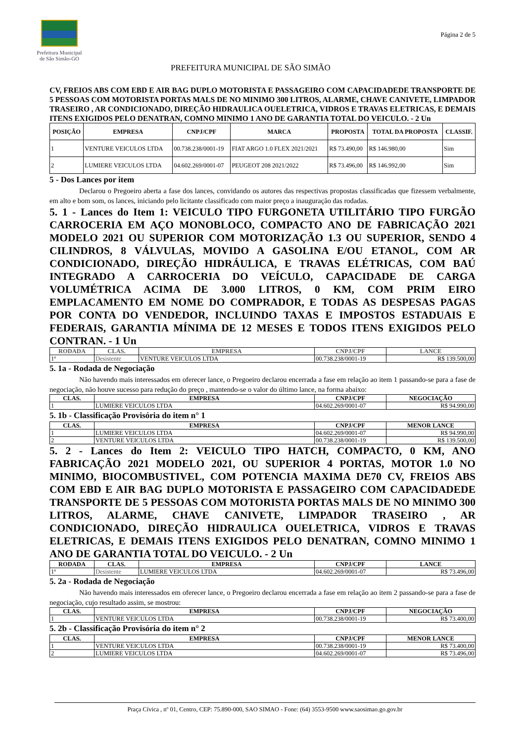Prefeitura Municipal
de São Simão-GO
Página 2 de 5
PREFEITURA MUNICIPAL DE SÃO SIMÃO
CV, FREIOS ABS COM EBD E AIR BAG DUPLO MOTORISTA E PASSAGEIRO COM CAPACIDADEDE TRANSPORTE DE 5 PESSOAS COM MOTORISTA PORTAS MALS DE NO MINIMO 300 LITROS, ALARME, CHAVE CANIVETE, LIMPADOR TRASEIRO , AR CONDICIONADO, DIREÇÃO HIDRAULICA OUELETRICA, VIDROS E TRAVAS ELETRICAS, E DEMAIS ITENS EXIGIDOS PELO DENATRAN, COMNO MINIMO 1 ANO DE GARANTIA TOTAL DO VEICULO. - 2 Un
| POSIÇÃO | EMPRESA | CNPJ/CPF | MARCA | PROPOSTA | TOTAL DA PROPOSTA | CLASSIF. |
| --- | --- | --- | --- | --- | --- | --- |
| 1 | VENTURE VEICULOS LTDA | 00.738.238/0001-19 | FIAT ARGO 1.0 FLEX 2021/2021 | R$ 73.490,00 | R$ 146.980,00 | Sim |
| 2 | LUMIERE VEICULOS LTDA | 04.602.269/0001-07 | PEUGEOT 208 2021/2022 | R$ 73.496,00 | R$ 146.992,00 | Sim |
5 - Dos Lances por item
Declarou o Pregoeiro aberta a fase dos lances, convidando os autores das respectivas propostas classificadas que fizessem verbalmente, em alto e bom som, os lances, iniciando pelo licitante classificado com maior preço a inauguração das rodadas.
5. 1 - Lances do Item 1: VEICULO TIPO FURGONETA UTILITÁRIO TIPO FURGÃO CARROCERIA EM AÇO MONOBLOCO, COMPACTO ANO DE FABRICAÇÃO 2021 MODELO 2021 OU SUPERIOR COM MOTORIZAÇÃO 1.3 OU SUPERIOR, SENDO 4 CILINDROS, 8 VÁLVULAS, MOVIDO A GASOLINA E/OU ETANOL, COM AR CONDICIONADO, DIREÇÃO HIDRÁULICA, E TRAVAS ELÉTRICAS, COM BAÚ INTEGRADO A CARROCERIA DO VEÍCULO, CAPACIDADE DE CARGA VOLUMÉTRICA ACIMA DE 3.000 LITROS, 0 KM, COM PRIM EIRO EMPLACAMENTO EM NOME DO COMPRADOR, E TODAS AS DESPESAS PAGAS POR CONTA DO VENDEDOR, INCLUINDO TAXAS E IMPOSTOS ESTADUAIS E FEDERAIS, GARANTIA MÍNIMA DE 12 MESES E TODOS ITENS EXIGIDOS PELO CONTRAN. - 1 Un
| RODADA | CLAS. | EMPRESA | CNPJ/CPF | LANCE |
| --- | --- | --- | --- | --- |
| 1ª | Desistente | VENTURE VEICULOS LTDA | 00.738.238/0001-19 | R$ 139.500,00 |
5. 1a - Rodada de Negociação
Não havendo mais interessados em oferecer lance, o Pregoeiro declarou encerrada a fase em relação ao item 1 passando-se para a fase de negociação, não houve sucesso para redução do preço , mantendo-se o valor do último lance, na forma abaixo:
| CLAS. | EMPRESA | CNPJ/CPF | NEGOCIAÇÃO |
| --- | --- | --- | --- |
| 1 | LUMIERE VEICULOS LTDA | 04.602.269/0001-07 | R$ 94.990,00 |
5. 1b - Classificação Provisória do item n° 1
| CLAS. | EMPRESA | CNPJ/CPF | MENOR LANCE |
| --- | --- | --- | --- |
| 1 | LUMIERE VEICULOS LTDA | 04.602.269/0001-07 | R$ 94.990,00 |
| 2 | VENTURE VEICULOS LTDA | 00.738.238/0001-19 | R$ 139.500,00 |
5. 2 - Lances do Item 2: VEICULO TIPO HATCH, COMPACTO, 0 KM, ANO FABRICAÇÃO 2021 MODELO 2021, OU SUPERIOR 4 PORTAS, MOTOR 1.0 NO MINIMO, BIOCOMBUSTIVEL, COM POTENCIA MAXIMA DE70 CV, FREIOS ABS COM EBD E AIR BAG DUPLO MOTORISTA E PASSAGEIRO COM CAPACIDADEDE TRANSPORTE DE 5 PESSOAS COM MOTORISTA PORTAS MALS DE NO MINIMO 300 LITROS, ALARME, CHAVE CANIVETE, LIMPADOR TRASEIRO , AR CONDICIONADO, DIREÇÃO HIDRAULICA OUELETRICA, VIDROS E TRAVAS ELETRICAS, E DEMAIS ITENS EXIGIDOS PELO DENATRAN, COMNO MINIMO 1 ANO DE GARANTIA TOTAL DO VEICULO. - 2 Un
| RODADA | CLAS. | EMPRESA | CNPJ/CPF | LANCE |
| --- | --- | --- | --- | --- |
| 1ª | Desistente | LUMIERE VEICULOS LTDA | 04.602.269/0001-07 | R$ 73.496,00 |
5. 2a - Rodada de Negociação
Não havendo mais interessados em oferecer lance, o Pregoeiro declarou encerrada a fase em relação ao item 2 passando-se para a fase de negociação, cujo resultado assim, se mostrou:
| CLAS. | EMPRESA | CNPJ/CPF | NEGOCIAÇÃO |
| --- | --- | --- | --- |
| 1 | VENTURE VEICULOS LTDA | 00.738.238/0001-19 | R$ 73.400,00 |
5. 2b - Classificação Provisória do item n° 2
| CLAS. | EMPRESA | CNPJ/CPF | MENOR LANCE |
| --- | --- | --- | --- |
| 1 | VENTURE VEICULOS LTDA | 00.738.238/0001-19 | R$ 73.400,00 |
| 2 | LUMIERE VEICULOS LTDA | 04.602.269/0001-07 | R$ 73.496,00 |
Praça Cívica , nº 01, Centro, CEP: 75.890-000, SAO SIMAO - Fone: (64) 3553-9500 www.saosimao.go.gov.br